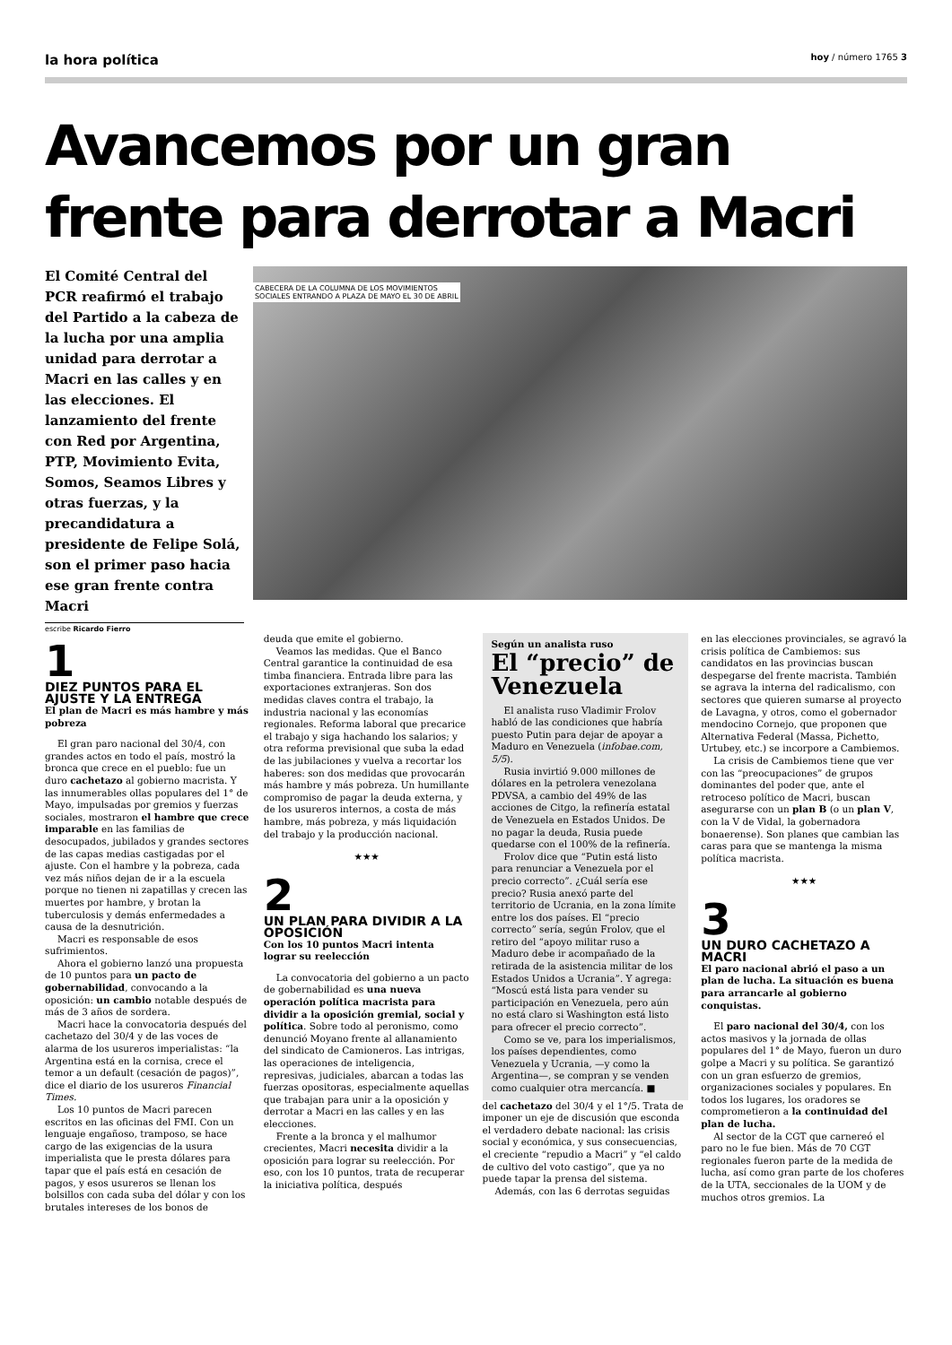la hora política hoy / número 1765 3
Avancemos por un gran frente para derrotar a Macri
El Comité Central del PCR reafirmó el trabajo del Partido a la cabeza de la lucha por una amplia unidad para derrotar a Macri en las calles y en las elecciones. El lanzamiento del frente con Red por Argentina, PTP, Movimiento Evita, Somos, Seamos Libres y otras fuerzas, y la precandidatura a presidente de Felipe Solá, son el primer paso hacia ese gran frente contra Macri
CABECERA DE LA COLUMNA DE LOS MOVIMIENTOS
SOCIALES ENTRANDO A PLAZA DE MAYO EL 30 DE ABRIL
escribe Ricardo Fierro
1
DIEZ PUNTOS PARA EL AJUSTE Y LA ENTREGA
El plan de Macri es más hambre y más pobreza
El gran paro nacional del 30/4, con grandes actos en todo el país, mostró la bronca que crece en el pueblo: fue un duro cachetazo al gobierno macrista. Y las innumerables ollas populares del 1° de Mayo, impulsadas por gremios y fuerzas sociales, mostraron el hambre que crece imparable en las familias de desocupados, jubilados y grandes sectores de las capas medias castigadas por el ajuste. Con el hambre y la pobreza, cada vez más niños dejan de ir a la escuela porque no tienen ni zapatillas y crecen las muertes por hambre, y brotan la tuberculosis y demás enfermedades a causa de la desnutrición.
Macri es responsable de esos sufrimientos.
Ahora el gobierno lanzó una propuesta de 10 puntos para un pacto de gobernabilidad, convocando a la oposición: un cambio notable después de más de 3 años de sordera.
Macri hace la convocatoria después del cachetazo del 30/4 y de las voces de alarma de los usureros imperialistas: “la Argentina está en la cornisa, crece el temor a un default (cesación de pagos)”, dice el diario de los usureros Financial Times.
Los 10 puntos de Macri parecen escritos en las oficinas del FMI. Con un lenguaje engañoso, tramposo, se hace cargo de las exigencias de la usura imperialista que le presta dólares para tapar que el país está en cesación de pagos, y esos usureros se llenan los bolsillos con cada suba del dólar y con los brutales intereses de los bonos de
deuda que emite el gobierno.
Veamos las medidas. Que el Banco Central garantice la continuidad de esa timba financiera. Entrada libre para las exportaciones extranjeras. Son dos medidas claves contra el trabajo, la industria nacional y las economías regionales. Reforma laboral que precarice el trabajo y siga hachando los salarios; y otra reforma previsional que suba la edad de las jubilaciones y vuelva a recortar los haberes: son dos medidas que provocarán más hambre y más pobreza. Un humillante compromiso de pagar la deuda externa, y de los usureros internos, a costa de más hambre, más pobreza, y más liquidación del trabajo y la producción nacional.
★★★
2
UN PLAN PARA DIVIDIR A LA OPOSICIÓN
Con los 10 puntos Macri intenta lograr su reelección
La convocatoria del gobierno a un pacto de gobernabilidad es una nueva operación política macrista para dividir a la oposición gremial, social y política. Sobre todo al peronismo, como denunció Moyano frente al allanamiento del sindicato de Camioneros. Las intrigas, las operaciones de inteligencia, represivas, judiciales, abarcan a todas las fuerzas opositoras, especialmente aquellas que trabajan para unir a la oposición y derrotar a Macri en las calles y en las elecciones.
Frente a la bronca y el malhumor crecientes, Macri necesita dividir a la oposición para lograr su reelección. Por eso, con los 10 puntos, trata de recuperar la iniciativa política, después
Según un analista ruso
El “precio” de Venezuela
El analista ruso Vladimir Frolov habló de las condiciones que habría puesto Putin para dejar de apoyar a Maduro en Venezuela (infobae.com, 5/5).
Rusia invirtió 9.000 millones de dólares en la petrolera venezolana PDVSA, a cambio del 49% de las acciones de Citgo, la refinería estatal de Venezuela en Estados Unidos. De no pagar la deuda, Rusia puede quedarse con el 100% de la refinería.
Frolov dice que “Putin está listo para renunciar a Venezuela por el precio correcto”. ¿Cuál sería ese precio? Rusia anexó parte del territorio de Ucrania, en la zona límite entre los dos países. El “precio correcto” sería, según Frolov, que el retiro del “apoyo militar ruso a Maduro debe ir acompañado de la retirada de la asistencia militar de los Estados Unidos a Ucrania”. Y agrega: “Moscú está lista para vender su participación en Venezuela, pero aún no está claro si Washington está listo para ofrecer el precio correcto”.
Como se ve, para los imperialismos, los países dependientes, como Venezuela y Ucrania, —y como la Argentina—, se compran y se venden como cualquier otra mercancía. ■
del cachetazo del 30/4 y el 1°/5. Trata de imponer un eje de discusión que esconda el verdadero debate nacional: las crisis social y económica, y sus consecuencias, el creciente “repudio a Macri” y “el caldo de cultivo del voto castigo”, que ya no puede tapar la prensa del sistema.
Además, con las 6 derrotas seguidas
en las elecciones provinciales, se agravó la crisis política de Cambiemos: sus candidatos en las provincias buscan despegarse del frente macrista. También se agrava la interna del radicalismo, con sectores que quieren sumarse al proyecto de Lavagna, y otros, como el gobernador mendocino Cornejo, que proponen que Alternativa Federal (Massa, Pichetto, Urtubey, etc.) se incorpore a Cambiemos.
La crisis de Cambiemos tiene que ver con las “preocupaciones” de grupos dominantes del poder que, ante el retroceso político de Macri, buscan asegurarse con un plan B (o un plan V, con la V de Vidal, la gobernadora bonaerense). Son planes que cambian las caras para que se mantenga la misma política macrista.
★★★
3
UN DURO CACHETAZO A MACRI
El paro nacional abrió el paso a un plan de lucha. La situación es buena para arrancarle al gobierno conquistas.
El paro nacional del 30/4, con los actos masivos y la jornada de ollas populares del 1° de Mayo, fueron un duro golpe a Macri y su política. Se garantizó con un gran esfuerzo de gremios, organizaciones sociales y populares. En todos los lugares, los oradores se comprometieron a la continuidad del plan de lucha.
Al sector de la CGT que carnereó el paro no le fue bien. Más de 70 CGT regionales fueron parte de la medida de lucha, así como gran parte de los choferes de la UTA, seccionales de la UOM y de muchos otros gremios. La